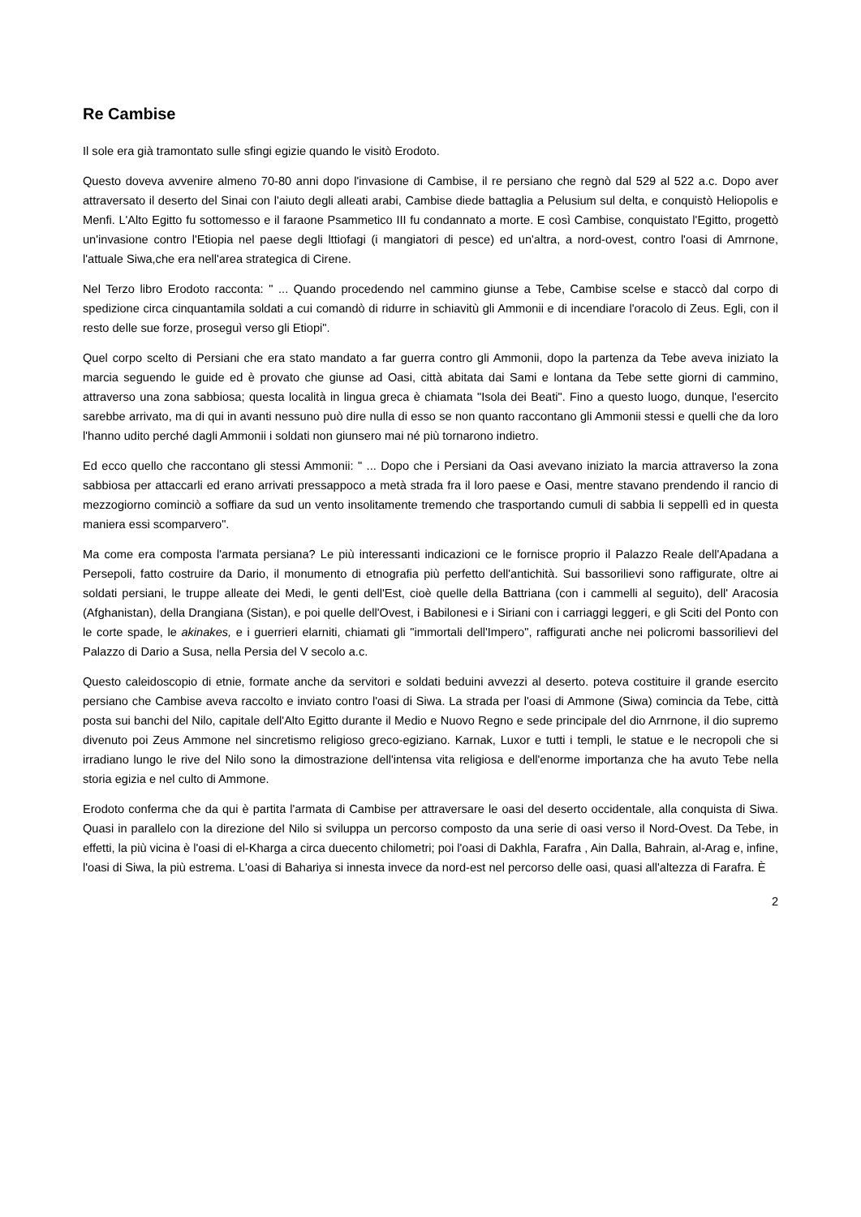Re Cambise
Il sole era già tramontato sulle sfingi egizie quando le visitò Erodoto.
Questo doveva avvenire almeno 70-80 anni dopo l'invasione di Cambise, il re persiano che regnò dal 529 al 522 a.c. Dopo aver attraversato il deserto del Sinai con l'aiuto degli alleati arabi, Cambise diede battaglia a Pelusium sul delta, e conquistò Heliopolis e Menfi. L'Alto Egitto fu sottomesso e il faraone Psammetico III fu condannato a morte. E così Cambise, conquistato l'Egitto, progettò un'invasione contro l'Etiopia nel paese degli lttiofagi (i mangiatori di pesce) ed un'altra, a nord-ovest, contro l'oasi di Amrnone, l'attuale Siwa,che era nell'area strategica di Cirene.
Nel Terzo libro Erodoto racconta: " ... Quando procedendo nel cammino giunse a Tebe, Cambise scelse e staccò dal corpo di spedizione circa cinquantamila soldati a cui comandò di ridurre in schiavitù gli Ammonii e di incendiare l'oracolo di Zeus. Egli, con il resto delle sue forze, proseguì verso gli Etiopi".
Quel corpo scelto di Persiani che era stato mandato a far guerra contro gli Ammonii, dopo la partenza da Tebe aveva iniziato la marcia seguendo le guide ed è provato che giunse ad Oasi, città abitata dai Sami e lontana da Tebe sette giorni di cammino, attraverso una zona sabbiosa; questa località in lingua greca è chiamata "Isola dei Beati". Fino a questo luogo, dunque, l'esercito sarebbe arrivato, ma di qui in avanti nessuno può dire nulla di esso se non quanto raccontano gli Ammonii stessi e quelli che da loro l'hanno udito perché dagli Ammonii i soldati non giunsero mai né più tornarono indietro.
Ed ecco quello che raccontano gli stessi Ammonii: " ... Dopo che i Persiani da Oasi avevano iniziato la marcia attraverso la zona sabbiosa per attaccarli ed erano arrivati pressappoco a metà strada fra il loro paese e Oasi, mentre stavano prendendo il rancio di mezzogiorno cominciò a soffiare da sud un vento insolitamente tremendo che trasportando cumuli di sabbia li seppellì ed in questa maniera essi scomparvero".
Ma come era composta l'armata persiana? Le più interessanti indicazioni ce le fornisce proprio il Palazzo Reale dell'Apadana a Persepoli, fatto costruire da Dario, il monumento di etnografia più perfetto dell'antichità. Sui bassorilievi sono raffigurate, oltre ai soldati persiani, le truppe alleate dei Medi, le genti dell'Est, cioè quelle della Battriana (con i cammelli al seguito), dell' Aracosia (Afghanistan), della Drangiana (Sistan), e poi quelle dell'Ovest, i Babilonesi e i Siriani con i carriaggi leggeri, e gli Sciti del Ponto con le corte spade, le akinakes, e i guerrieri elarniti, chiamati gli "immortali dell'Impero", raffigurati anche nei policromi bassorilievi del Palazzo di Dario a Susa, nella Persia del V secolo a.c.
Questo caleidoscopio di etnie, formate anche da servitori e soldati beduini avvezzi al deserto. poteva costituire il grande esercito persiano che Cambise aveva raccolto e inviato contro l'oasi di Siwa. La strada per l'oasi di Ammone (Siwa) comincia da Tebe, città posta sui banchi del Nilo, capitale dell'Alto Egitto durante il Medio e Nuovo Regno e sede principale del dio Arnrnone, il dio supremo divenuto poi Zeus Ammone nel sincretismo religioso greco-egiziano. Karnak, Luxor e tutti i templi, le statue e le necropoli che si irradiano lungo le rive del Nilo sono la dimostrazione dell'intensa vita religiosa e dell'enorme importanza che ha avuto Tebe nella storia egizia e nel culto di Ammone.
Erodoto conferma che da qui è partita l'armata di Cambise per attraversare le oasi del deserto occidentale, alla conquista di Siwa. Quasi in parallelo con la direzione del Nilo si sviluppa un percorso composto da una serie di oasi verso il Nord-Ovest. Da Tebe, in effetti, la più vicina è l'oasi di el-Kharga a circa duecento chilometri; poi l'oasi di Dakhla, Farafra , Ain Dalla, Bahrain, al-Arag e, infine, l'oasi di Siwa, la più estrema. L'oasi di Bahariya si innesta invece da nord-est nel percorso delle oasi, quasi all'altezza di Farafra. È
2